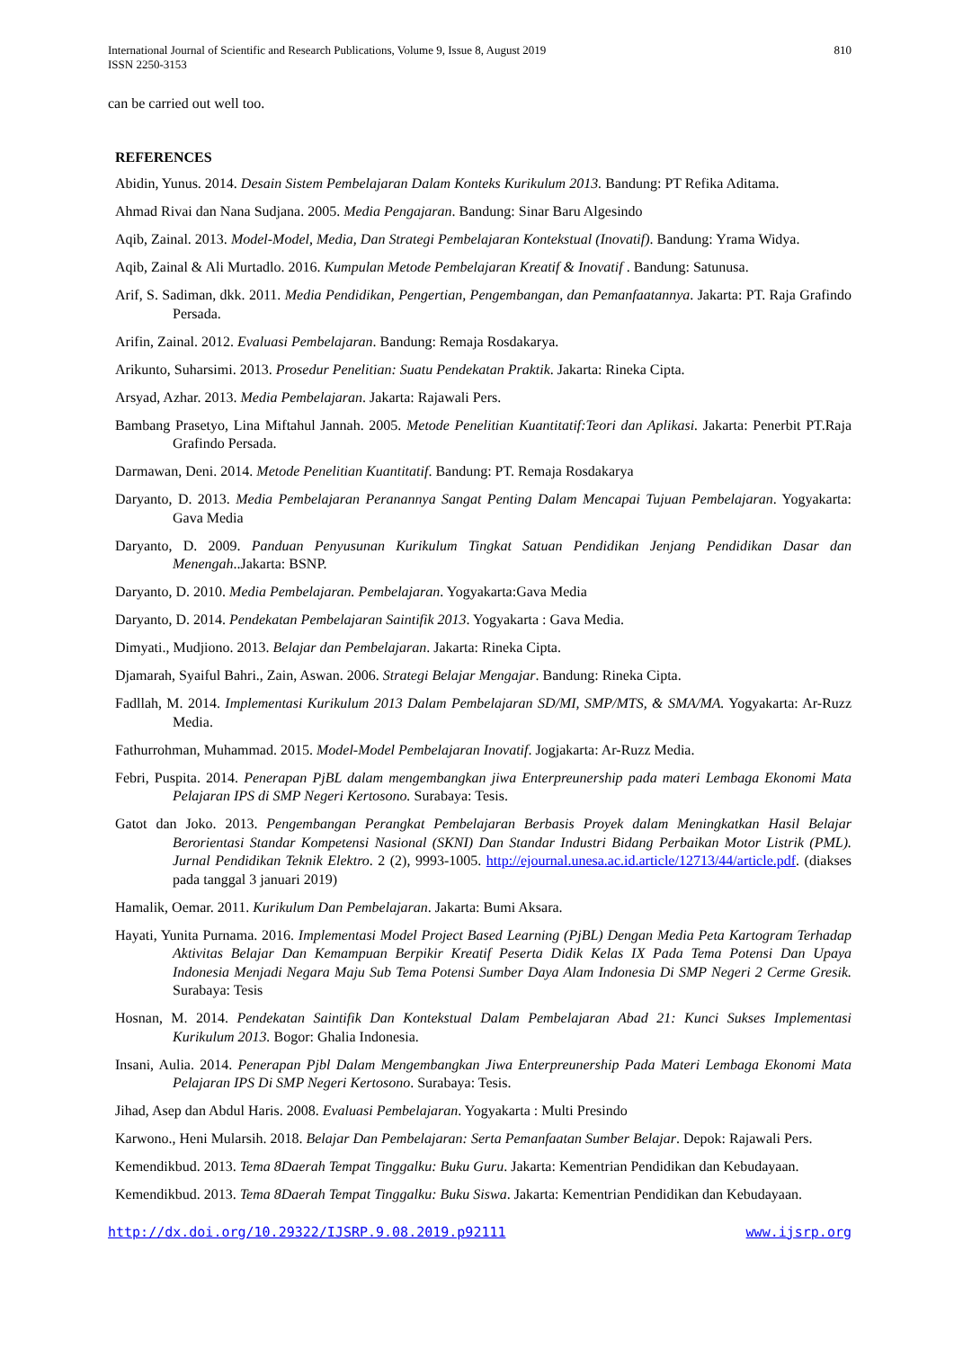International Journal of Scientific and Research Publications, Volume 9, Issue 8, August 2019
ISSN 2250-3153
810
can be carried out well too.
REFERENCES
Abidin, Yunus. 2014. Desain Sistem Pembelajaran Dalam Konteks Kurikulum 2013. Bandung: PT Refika Aditama.
Ahmad Rivai dan Nana Sudjana. 2005. Media Pengajaran. Bandung: Sinar Baru Algesindo
Aqib, Zainal. 2013. Model-Model, Media, Dan Strategi Pembelajaran Kontekstual (Inovatif). Bandung: Yrama Widya.
Aqib, Zainal & Ali Murtadlo. 2016. Kumpulan Metode Pembelajaran Kreatif & Inovatif . Bandung: Satunusa.
Arif, S. Sadiman, dkk. 2011. Media Pendidikan, Pengertian, Pengembangan, dan Pemanfaatannya. Jakarta: PT. Raja Grafindo Persada.
Arifin, Zainal. 2012. Evaluasi Pembelajaran. Bandung: Remaja Rosdakarya.
Arikunto, Suharsimi. 2013. Prosedur Penelitian: Suatu Pendekatan Praktik. Jakarta: Rineka Cipta.
Arsyad, Azhar. 2013. Media Pembelajaran. Jakarta: Rajawali Pers.
Bambang Prasetyo, Lina Miftahul Jannah. 2005. Metode Penelitian Kuantitatif:Teori dan Aplikasi. Jakarta: Penerbit PT.Raja Grafindo Persada.
Darmawan, Deni. 2014. Metode Penelitian Kuantitatif. Bandung: PT. Remaja Rosdakarya
Daryanto, D. 2013. Media Pembelajaran Peranannya Sangat Penting Dalam Mencapai Tujuan Pembelajaran. Yogyakarta: Gava Media
Daryanto, D. 2009. Panduan Penyusunan Kurikulum Tingkat Satuan Pendidikan Jenjang Pendidikan Dasar dan Menengah..Jakarta: BSNP.
Daryanto, D. 2010. Media Pembelajaran. Pembelajaran. Yogyakarta:Gava Media
Daryanto, D. 2014. Pendekatan Pembelajaran Saintifik 2013. Yogyakarta : Gava Media.
Dimyati., Mudjiono. 2013. Belajar dan Pembelajaran. Jakarta: Rineka Cipta.
Djamarah, Syaiful Bahri., Zain, Aswan. 2006. Strategi Belajar Mengajar. Bandung: Rineka Cipta.
Fadllah, M. 2014. Implementasi Kurikulum 2013 Dalam Pembelajaran SD/MI, SMP/MTS, & SMA/MA. Yogyakarta: Ar-Ruzz Media.
Fathurrohman, Muhammad. 2015. Model-Model Pembelajaran Inovatif. Jogjakarta: Ar-Ruzz Media.
Febri, Puspita. 2014. Penerapan PjBL dalam mengembangkan jiwa Enterpreunership pada materi Lembaga Ekonomi Mata Pelajaran IPS di SMP Negeri Kertosono. Surabaya: Tesis.
Gatot dan Joko. 2013. Pengembangan Perangkat Pembelajaran Berbasis Proyek dalam Meningkatkan Hasil Belajar Berorientasi Standar Kompetensi Nasional (SKNI) Dan Standar Industri Bidang Perbaikan Motor Listrik (PML). Jurnal Pendidikan Teknik Elektro. 2 (2), 9993-1005. http://ejournal.unesa.ac.id.article/12713/44/article.pdf. (diakses pada tanggal 3 januari 2019)
Hamalik, Oemar. 2011. Kurikulum Dan Pembelajaran. Jakarta: Bumi Aksara.
Hayati, Yunita Purnama. 2016. Implementasi Model Project Based Learning (PjBL) Dengan Media Peta Kartogram Terhadap Aktivitas Belajar Dan Kemampuan Berpikir Kreatif Peserta Didik Kelas IX Pada Tema Potensi Dan Upaya Indonesia Menjadi Negara Maju Sub Tema Potensi Sumber Daya Alam Indonesia Di SMP Negeri 2 Cerme Gresik. Surabaya: Tesis
Hosnan, M. 2014. Pendekatan Saintifik Dan Kontekstual Dalam Pembelajaran Abad 21: Kunci Sukses Implementasi Kurikulum 2013. Bogor: Ghalia Indonesia.
Insani, Aulia. 2014. Penerapan Pjbl Dalam Mengembangkan Jiwa Enterpreunership Pada Materi Lembaga Ekonomi Mata Pelajaran IPS Di SMP Negeri Kertosono. Surabaya: Tesis.
Jihad, Asep dan Abdul Haris. 2008. Evaluasi Pembelajaran. Yogyakarta : Multi Presindo
Karwono., Heni Mularsih. 2018. Belajar Dan Pembelajaran: Serta Pemanfaatan Sumber Belajar. Depok: Rajawali Pers.
Kemendikbud. 2013. Tema 8Daerah Tempat Tinggalku: Buku Guru. Jakarta: Kementrian Pendidikan dan Kebudayaan.
Kemendikbud. 2013. Tema 8Daerah Tempat Tinggalku: Buku Siswa. Jakarta: Kementrian Pendidikan dan Kebudayaan.
http://dx.doi.org/10.29322/IJSRP.9.08.2019.p92111 www.ijsrp.org